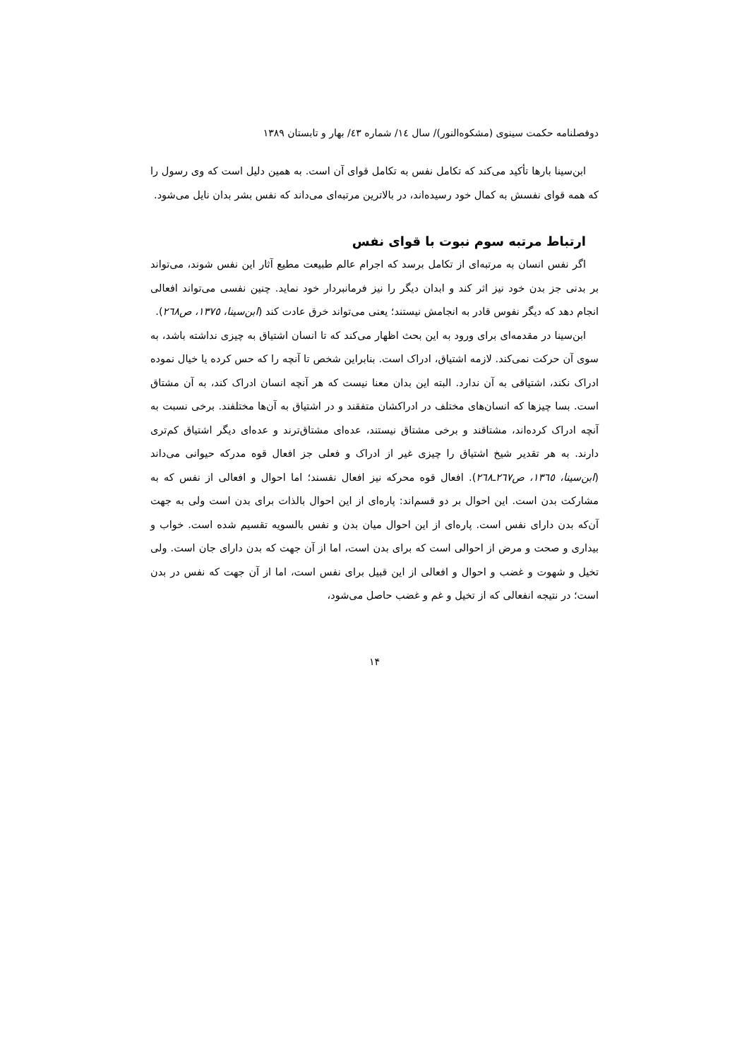دوفصلنامه حکمت سینوی (مشکوه‌النور)/ سال ١٤/ شماره ٤٣/ بهار و تابستان ١٣٨٩
ابن‌سینا بارها تأکید می‌کند که تکامل نفس به تکامل قوای آن است. به همین دلیل است که وی رسول را که همه قوای نفسش به کمال خود رسیده‌اند، در بالاترین مرتبه‌ای می‌داند که نفس بشر بدان نایل می‌شود.
ارتباط مرتبه سوم نبوت با قوای نفس
اگر نفس انسان به مرتبه‌ای از تکامل برسد که اجرام عالم طبیعت مطیع آثار این نفس شوند، می‌تواند بر بدنی جز بدن خود نیز اثر کند و ابدان دیگر را نیز فرمانبردار خود نماید. چنین نفسی می‌تواند افعالی انجام دهد که دیگر نفوس قادر به انجامش نیستند؛ یعنی می‌تواند خرق عادت کند (ابن‌سینا، ١٣٧٥، ص٢٦٨).
ابن‌سینا در مقدمه‌ای برای ورود به این بحث اظهار می‌کند که تا انسان اشتیاق به چیزی نداشته باشد، به سوی آن حرکت نمی‌کند. لازمه اشتیاق، ادراک است. بنابراین شخص تا آنچه را که حس کرده یا خیال نموده ادراک نکند، اشتیاقی به آن ندارد. البته این بدان معنا نیست که هر آنچه انسان ادراک کند، به آن مشتاق است. بسا چیزها که انسان‌های مختلف در ادراکشان متفقند و در اشتیاق به آن‌ها مختلفند. برخی نسبت به آنچه ادراک کرده‌اند، مشتاقند و برخی مشتاق نیستند، عده‌ای مشتاق‌ترند و عده‌ای دیگر اشتیاق کم‌تری دارند. به هر تقدیر شیخ اشتیاق را چیزی غیر از ادراک و فعلی جز افعال قوه مدرکه حیوانی می‌داند (ابن‌سینا، ١٣٦٥، ص٢٦٧ـ٢٦٨). افعال قوه محرکه نیز افعال نفسند؛ اما احوال و افعالی از نفس که به مشارکت بدن است. این احوال بر دو قسم‌اند: پاره‌ای از این احوال بالذات برای بدن است ولی به جهت آن‌که بدن دارای نفس است. پاره‌ای از این احوال میان بدن و نفس بالسویه تقسیم شده است. خواب و بیداری و صحت و مرض از احوالی است که برای بدن است، اما از آن جهت که بدن دارای جان است. ولی تخیل و شهوت و غضب و احوال و افعالی از این قبیل برای نفس است، اما از آن جهت که نفس در بدن است؛ در نتیجه انفعالی که از تخیل و غم و غضب حاصل می‌شود،
۱۴